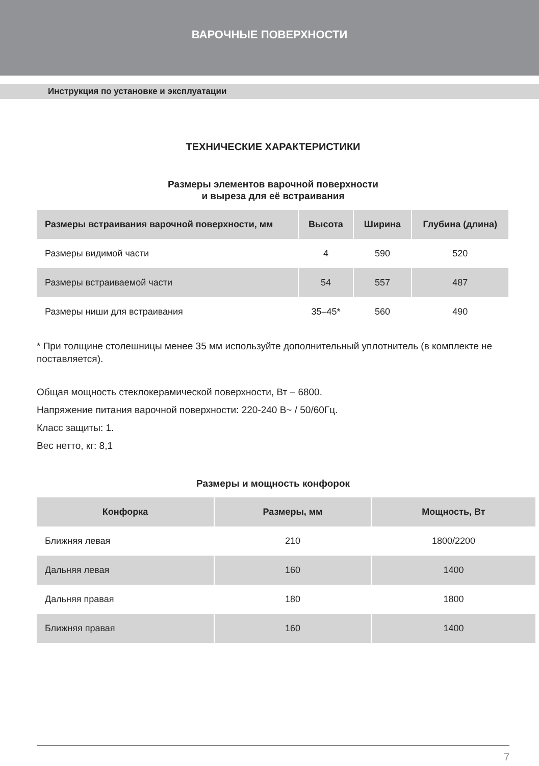ВАРОЧНЫЕ ПОВЕРХНОСТИ
Инструкция по установке и эксплуатации
ТЕХНИЧЕСКИЕ ХАРАКТЕРИСТИКИ
Размеры элементов варочной поверхности
и выреза для её встраивания
| Размеры встраивания варочной поверхности, мм | Высота | Ширина | Глубина (длина) |
| --- | --- | --- | --- |
| Размеры видимой части | 4 | 590 | 520 |
| Размеры встраиваемой части | 54 | 557 | 487 |
| Размеры ниши для встраивания | 35–45* | 560 | 490 |
* При толщине столешницы менее 35 мм используйте дополнительный уплотнитель (в комплекте не поставляется).
Общая мощность стеклокерамической поверхности, Вт – 6800.
Напряжение питания варочной поверхности: 220-240 В~ / 50/60Гц.
Класс защиты: 1.
Вес нетто, кг: 8,1
Размеры и мощность конфорок
| Конфорка | Размеры, мм | Мощность, Вт |
| --- | --- | --- |
| Ближняя левая | 210 | 1800/2200 |
| Дальняя левая | 160 | 1400 |
| Дальняя правая | 180 | 1800 |
| Ближняя правая | 160 | 1400 |
7